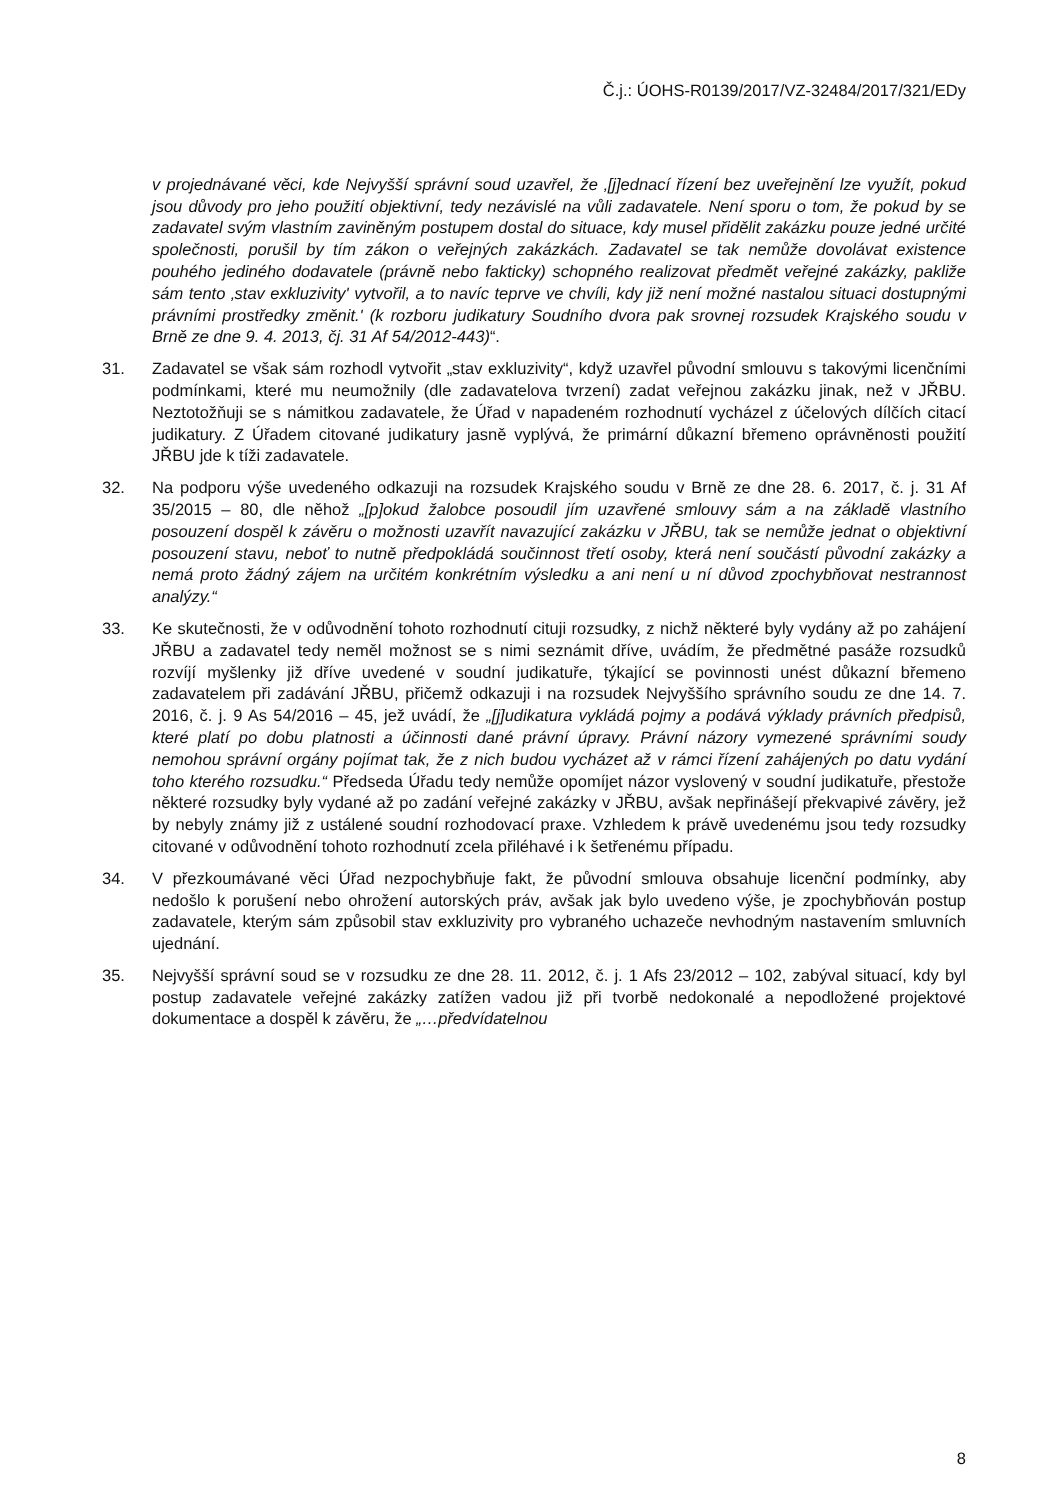Č.j.: ÚOHS-R0139/2017/VZ-32484/2017/321/EDy
v projednávané věci, kde Nejvyšší správní soud uzavřel, že ‚[j]ednací řízení bez uveřejnění lze využít, pokud jsou důvody pro jeho použití objektivní, tedy nezávislé na vůli zadavatele. Není sporu o tom, že pokud by se zadavatel svým vlastním zaviněným postupem dostal do situace, kdy musel přidělit zakázku pouze jedné určité společnosti, porušil by tím zákon o veřejných zakázkách. Zadavatel se tak nemůže dovolávat existence pouhého jediného dodavatele (právně nebo fakticky) schopného realizovat předmět veřejné zakázky, pakliže sám tento ‚stav exkluzivity' vytvořil, a to navíc teprve ve chvíli, kdy již není možné nastalou situaci dostupnými právními prostředky změnit.' (k rozboru judikatury Soudního dvora pak srovnej rozsudek Krajského soudu v Brně ze dne 9. 4. 2013, čj. 31 Af 54/2012-443)“.
31. Zadavatel se však sám rozhodl vytvořit „stav exkluzivity“, když uzavřel původní smlouvu s takovými licenčními podmínkami, které mu neumožnily (dle zadavatelova tvrzení) zadat veřejnou zakázku jinak, než v JŘBU. Neztotožňuji se s námitkou zadavatele, že Úřad v napadeném rozhodnutí vycházel z účelových dílčích citací judikatury. Z Úřadem citované judikatury jasně vyplývá, že primární důkazní břemeno oprávněnosti použití JŘBU jde k tíži zadavatele.
32. Na podporu výše uvedeného odkazuji na rozsudek Krajského soudu v Brně ze dne 28. 6. 2017, č. j. 31 Af 35/2015 – 80, dle něhož „[p]okud žalobce posoudil jím uzavřené smlouvy sám a na základě vlastního posouzení dospěl k závěru o možnosti uzavřít navazující zakázku v JŘBU, tak se nemůže jednat o objektivní posouzení stavu, neboť to nutně předpokládá součinnost třetí osoby, která není součástí původní zakázky a nemá proto žádný zájem na určitém konkrétním výsledku a ani není u ní důvod zpochybňovat nestrannost analýzy.“
33. Ke skutečnosti, že v odůvodnění tohoto rozhodnutí cituji rozsudky, z nichž některé byly vydány až po zahájení JŘBU a zadavatel tedy neměl možnost se s nimi seznámit dříve, uvádím, že předmětné pasáže rozsudků rozvíjí myšlenky již dříve uvedené v soudní judikatuře, týkající se povinnosti unést důkazní břemeno zadavatelem při zadávání JŘBU, přičemž odkazuji i na rozsudek Nejvyššího správního soudu ze dne 14. 7. 2016, č. j. 9 As 54/2016 – 45, jež uvádí, že „[j]udikatura vykládá pojmy a podává výklady právních předpisů, které platí po dobu platnosti a účinnosti dané právní úpravy. Právní názory vymezené správními soudy nemohou správní orgány pojímat tak, že z nich budou vycházet až v rámci řízení zahájených po datu vydání toho kterého rozsudku.“ Předseda Úřadu tedy nemůže opomíjet názor vyslovený v soudní judikatuře, přestože některé rozsudky byly vydané až po zadání veřejné zakázky v JŘBU, avšak nepřinášejí překvapivé závěry, jež by nebyly známy již z ustálené soudní rozhodovací praxe. Vzhledem k právě uvedenému jsou tedy rozsudky citované v odůvodnění tohoto rozhodnutí zcela přiléhavé i k šetřenému případu.
34. V přezkoumávané věci Úřad nezpochybňuje fakt, že původní smlouva obsahuje licenční podmínky, aby nedošlo k porušení nebo ohrožení autorských práv, avšak jak bylo uvedeno výše, je zpochybňován postup zadavatele, kterým sám způsobil stav exkluzivity pro vybraného uchazeče nevhodným nastavením smluvních ujednání.
35. Nejvyšší správní soud se v rozsudku ze dne 28. 11. 2012, č. j. 1 Afs 23/2012 – 102, zabýval situací, kdy byl postup zadavatele veřejné zakázky zatížen vadou již při tvorbě nedokonalé a nepodložené projektové dokumentace a dospěl k závěru, že „…předvídatelnou
8